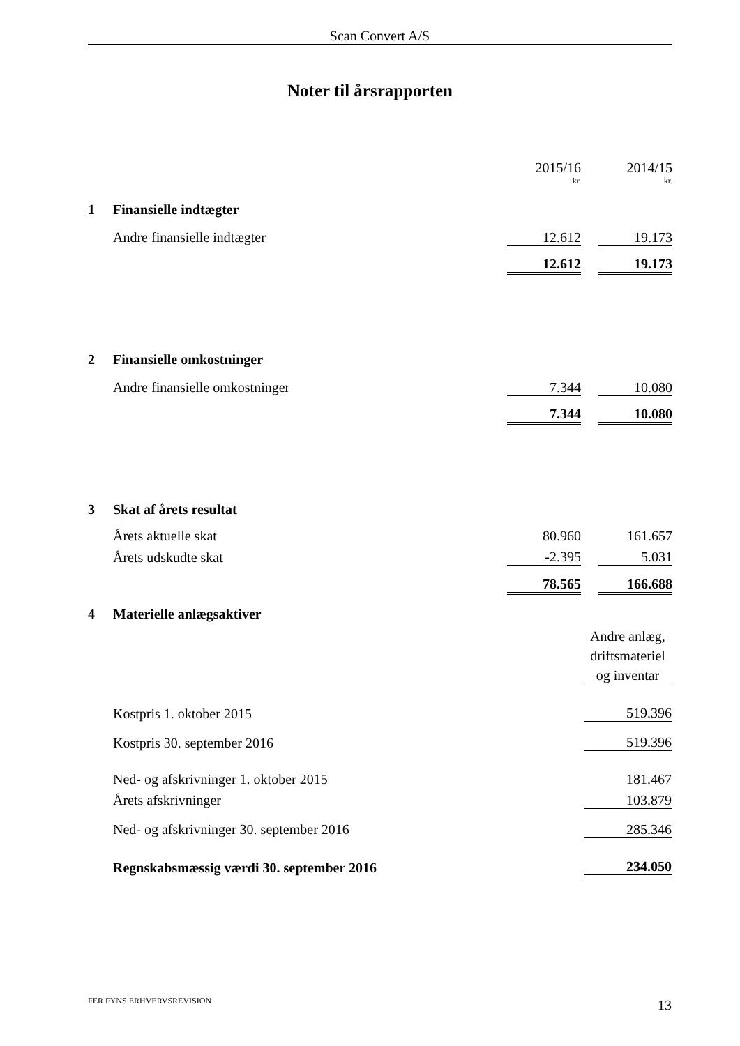Scan Convert A/S
Noter til årsrapporten
| | | 2015/16 | | 2014/15 |
| | | kr. | | kr. |
| 1 | Finansielle indtægter | | | |
| | Andre finansielle indtægter | 12.612 | | 19.173 |
| | | 12.612 | | 19.173 |
| 2 | Finansielle omkostninger | | | |
| | Andre finansielle omkostninger | 7.344 | | 10.080 |
| | | 7.344 | | 10.080 |
| 3 | Skat af årets resultat | | | |
| | Årets aktuelle skat | 80.960 | | 161.657 |
| | Årets udskudte skat | -2.395 | | 5.031 |
| | | 78.565 | | 166.688 |
| 4 | Materielle anlægsaktiver | |
| | | Andre anlæg, driftsmateriel og inventar |
| | Kostpris 1. oktober 2015 | 519.396 |
| | Kostpris 30. september 2016 | 519.396 |
| | Ned- og afskrivninger 1. oktober 2015 | 181.467 |
| | Årets afskrivninger | 103.879 |
| | Ned- og afskrivninger 30. september 2016 | 285.346 |
| | Regnskabsmæssig værdi 30. september 2016 | 234.050 |
FER FYNS ERHVERVSREVISION 13